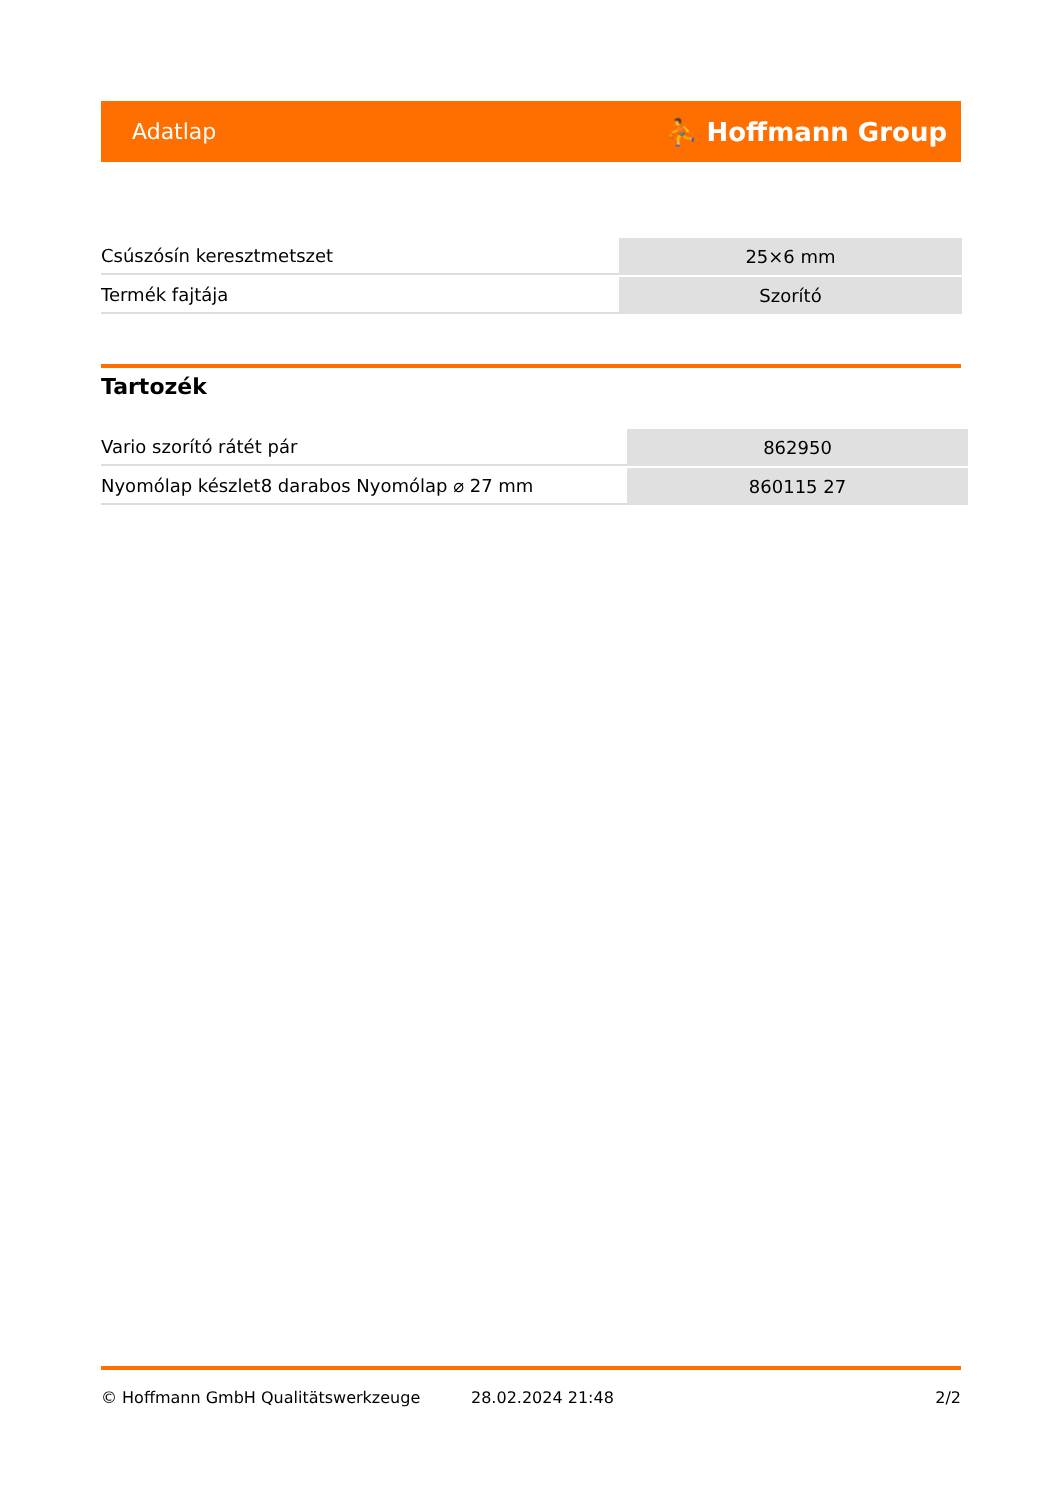Adatlap ⛹ Hoffmann Group
| Csúszósín keresztmetszet | 25×6 mm |
| Termék fajtája | Szorító |
Tartozék
| Vario szorító rátét pár | 862950 |
| Nyomólap készlet8 darabos Nyomólap ⌀ 27 mm | 860115 27 |
© Hoffmann GmbH Qualitätswerkzeuge 28.02.2024 21:48 2/2